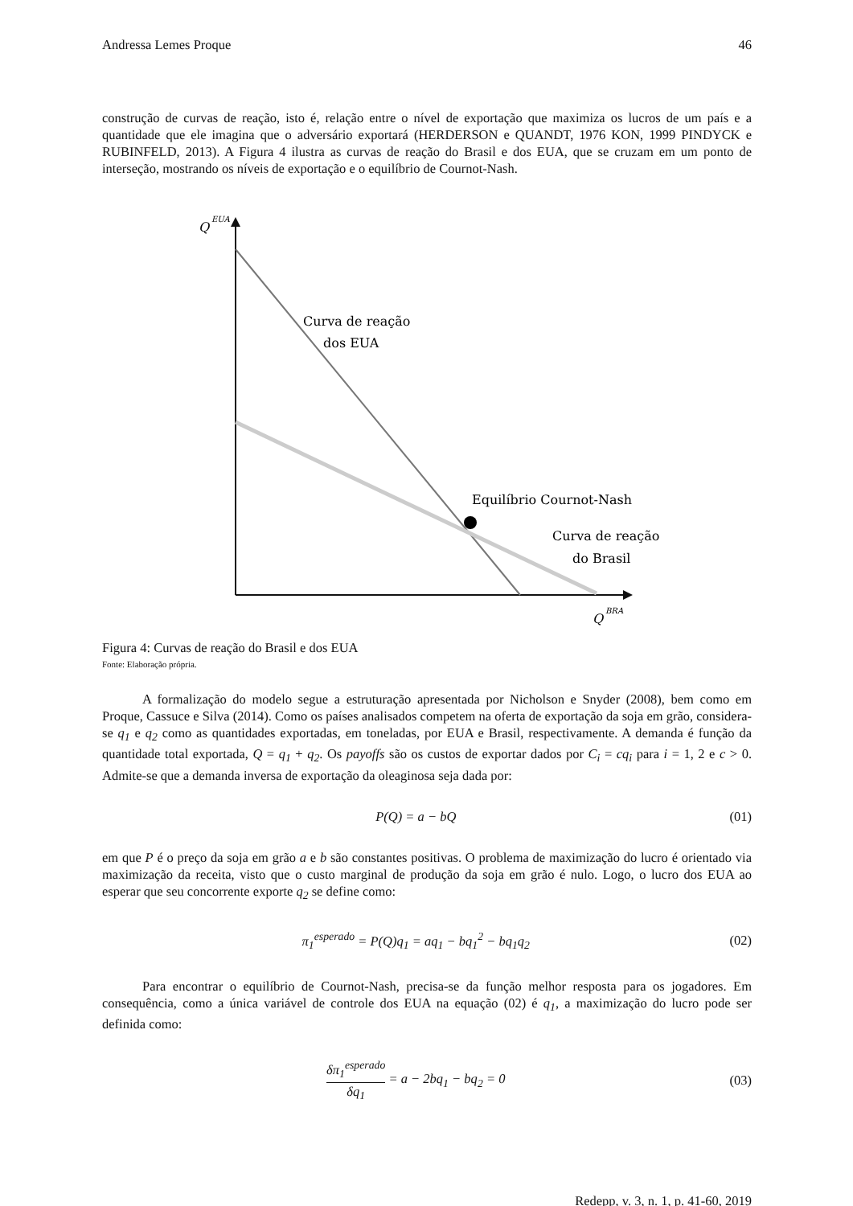Andressa Lemes Proque 46
construção de curvas de reação, isto é, relação entre o nível de exportação que maximiza os lucros de um país e a quantidade que ele imagina que o adversário exportará (HERDERSON e QUANDT, 1976 KON, 1999 PINDYCK e RUBINFELD, 2013). A Figura 4 ilustra as curvas de reação do Brasil e dos EUA, que se cruzam em um ponto de interseção, mostrando os níveis de exportação e o equilíbrio de Cournot-Nash.
Q
EUA
Curva de reação
dos EUA
Equilíbrio Cournot-Nash
Curva de reação
do Brasil
Q
BRA
Figura 4: Curvas de reação do Brasil e dos EUA
Fonte: Elaboração própria.
A formalização do modelo segue a estruturação apresentada por Nicholson e Snyder (2008), bem como em Proque, Cassuce e Silva (2014). Como os países analisados competem na oferta de exportação da soja em grão, considera-se q<sub>1</sub> e q<sub>2</sub> como as quantidades exportadas, em toneladas, por EUA e Brasil, respectivamente. A demanda é função da quantidade total exportada, Q = q<sub>1</sub> + q<sub>2</sub>. Os payoffs são os custos de exportar dados por C<sub>i</sub> = cq<sub>i</sub> para i = 1, 2 e c > 0. Admite-se que a demanda inversa de exportação da oleaginosa seja dada por:
P(Q) = a − bQ (01)
em que P é o preço da soja em grão a e b são constantes positivas. O problema de maximização do lucro é orientado via maximização da receita, visto que o custo marginal de produção da soja em grão é nulo. Logo, o lucro dos EUA ao esperar que seu concorrente exporte q<sub>2</sub> se define como:
π<sub>1</sub><sup>esperado</sup> = P(Q)q<sub>1</sub> = aq<sub>1</sub> − bq<sub>1</sub><sup>2</sup> − bq<sub>1</sub>q<sub>2</sub> (02)
Para encontrar o equilíbrio de Cournot-Nash, precisa-se da função melhor resposta para os jogadores. Em consequência, como a única variável de controle dos EUA na equação (02) é q<sub>1</sub>, a maximização do lucro pode ser definida como:
δπ<sub>1</sub><sup>esperado</sup> δq<sub>1</sub> = a − 2bq<sub>1</sub> − bq<sub>2</sub> = 0 (03)
Redepp, v. 3, n. 1, p. 41-60, 2019